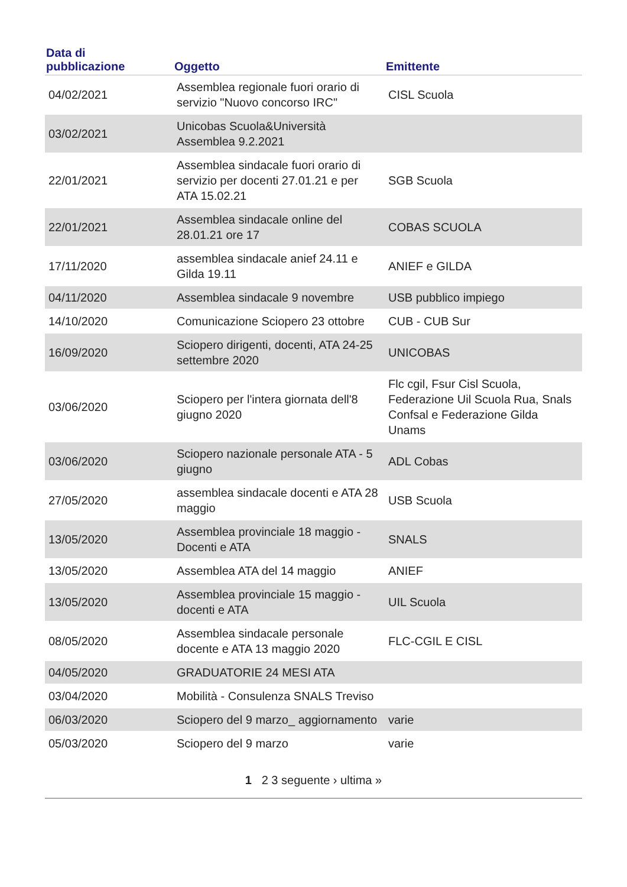| Data di pubblicazione | Oggetto | Emittente |
| --- | --- | --- |
| 04/02/2021 | Assemblea regionale fuori orario di servizio "Nuovo concorso IRC" | CISL Scuola |
| 03/02/2021 | Unicobas Scuola&Università Assemblea 9.2.2021 | |
| 22/01/2021 | Assemblea sindacale fuori orario di servizio per docenti 27.01.21 e per ATA 15.02.21 | SGB Scuola |
| 22/01/2021 | Assemblea sindacale online del 28.01.21 ore 17 | COBAS SCUOLA |
| 17/11/2020 | assemblea sindacale anief 24.11 e Gilda 19.11 | ANIEF e GILDA |
| 04/11/2020 | Assemblea sindacale 9 novembre | USB pubblico impiego |
| 14/10/2020 | Comunicazione Sciopero 23 ottobre | CUB - CUB Sur |
| 16/09/2020 | Sciopero dirigenti, docenti, ATA 24-25 settembre 2020 | UNICOBAS |
| 03/06/2020 | Sciopero per l'intera giornata dell'8 giugno 2020 | Flc cgil, Fsur Cisl Scuola, Federazione Uil Scuola Rua, Snals Confsal e Federazione Gilda Unams |
| 03/06/2020 | Sciopero nazionale personale ATA - 5 giugno | ADL Cobas |
| 27/05/2020 | assemblea sindacale docenti e ATA 28 maggio | USB Scuola |
| 13/05/2020 | Assemblea provinciale 18 maggio - Docenti e ATA | SNALS |
| 13/05/2020 | Assemblea ATA del 14 maggio | ANIEF |
| 13/05/2020 | Assemblea provinciale 15 maggio - docenti e ATA | UIL Scuola |
| 08/05/2020 | Assemblea sindacale personale docente e ATA 13 maggio 2020 | FLC-CGIL E CISL |
| 04/05/2020 | GRADUATORIE 24 MESI ATA | |
| 03/04/2020 | Mobilità - Consulenza SNALS Treviso | |
| 06/03/2020 | Sciopero del 9 marzo_ aggiornamento | varie |
| 05/03/2020 | Sciopero del 9 marzo | varie |
1 2 3 seguente › ultima »